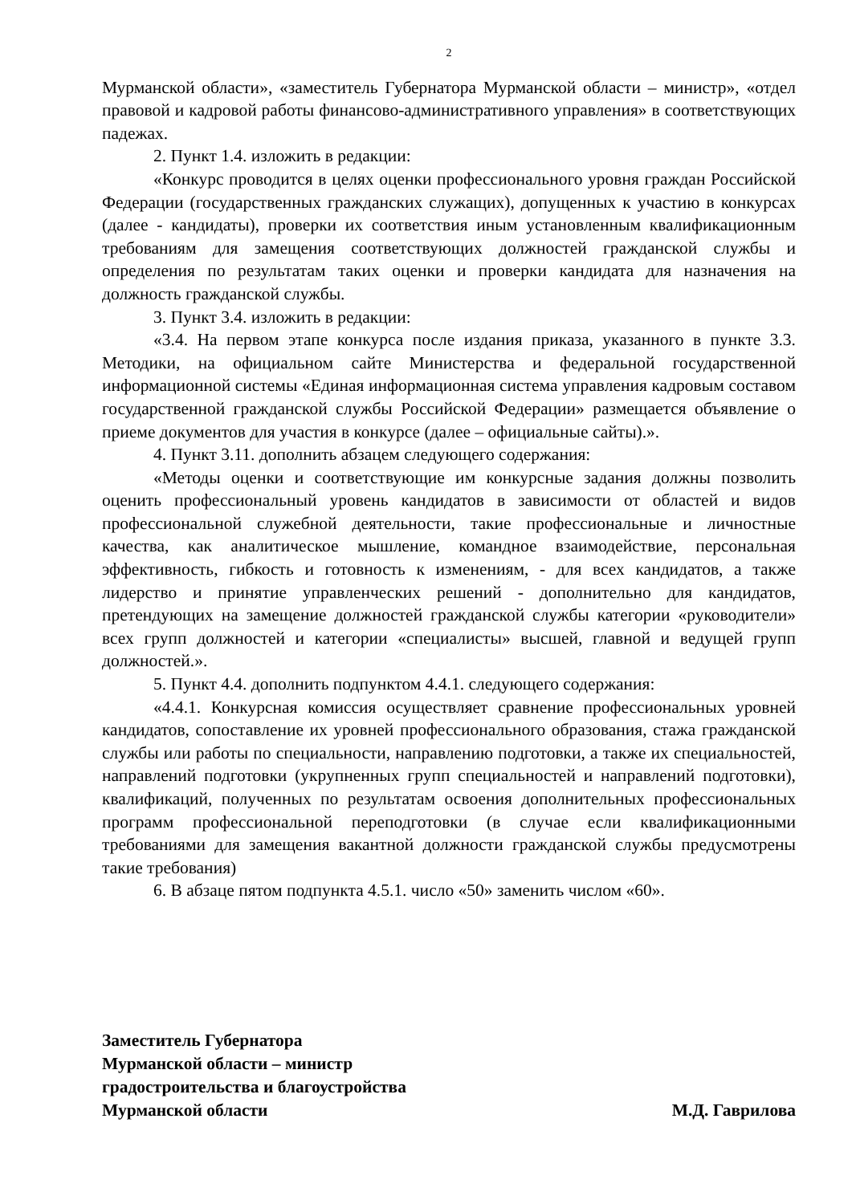2
Мурманской области», «заместитель Губернатора Мурманской области – министр», «отдел правовой и кадровой работы финансово-административного управления» в соответствующих падежах.
2. Пункт 1.4. изложить в редакции:
«Конкурс проводится в целях оценки профессионального уровня граждан Российской Федерации (государственных гражданских служащих), допущенных к участию в конкурсах (далее - кандидаты), проверки их соответствия иным установленным квалификационным требованиям для замещения соответствующих должностей гражданской службы и определения по результатам таких оценки и проверки кандидата для назначения на должность гражданской службы.
3. Пункт 3.4. изложить в редакции:
«3.4. На первом этапе конкурса после издания приказа, указанного в пункте 3.3. Методики, на официальном сайте Министерства и федеральной государственной информационной системы «Единая информационная система управления кадровым составом государственной гражданской службы Российской Федерации» размещается объявление о приеме документов для участия в конкурсе (далее – официальные сайты).».
4. Пункт 3.11. дополнить абзацем следующего содержания:
«Методы оценки и соответствующие им конкурсные задания должны позволить оценить профессиональный уровень кандидатов в зависимости от областей и видов профессиональной служебной деятельности, такие профессиональные и личностные качества, как аналитическое мышление, командное взаимодействие, персональная эффективность, гибкость и готовность к изменениям, - для всех кандидатов, а также лидерство и принятие управленческих решений - дополнительно для кандидатов, претендующих на замещение должностей гражданской службы категории «руководители» всех групп должностей и категории «специалисты» высшей, главной и ведущей групп должностей.».
5. Пункт 4.4. дополнить подпунктом 4.4.1. следующего содержания:
«4.4.1. Конкурсная комиссия осуществляет сравнение профессиональных уровней кандидатов, сопоставление их уровней профессионального образования, стажа гражданской службы или работы по специальности, направлению подготовки, а также их специальностей, направлений подготовки (укрупненных групп специальностей и направлений подготовки), квалификаций, полученных по результатам освоения дополнительных профессиональных программ профессиональной переподготовки (в случае если квалификационными требованиями для замещения вакантной должности гражданской службы предусмотрены такие требования)
6. В абзаце пятом подпункта 4.5.1. число «50» заменить числом «60».
Заместитель Губернатора
Мурманской области – министр
градостроительства и благоустройства
Мурманской области М.Д. Гаврилова